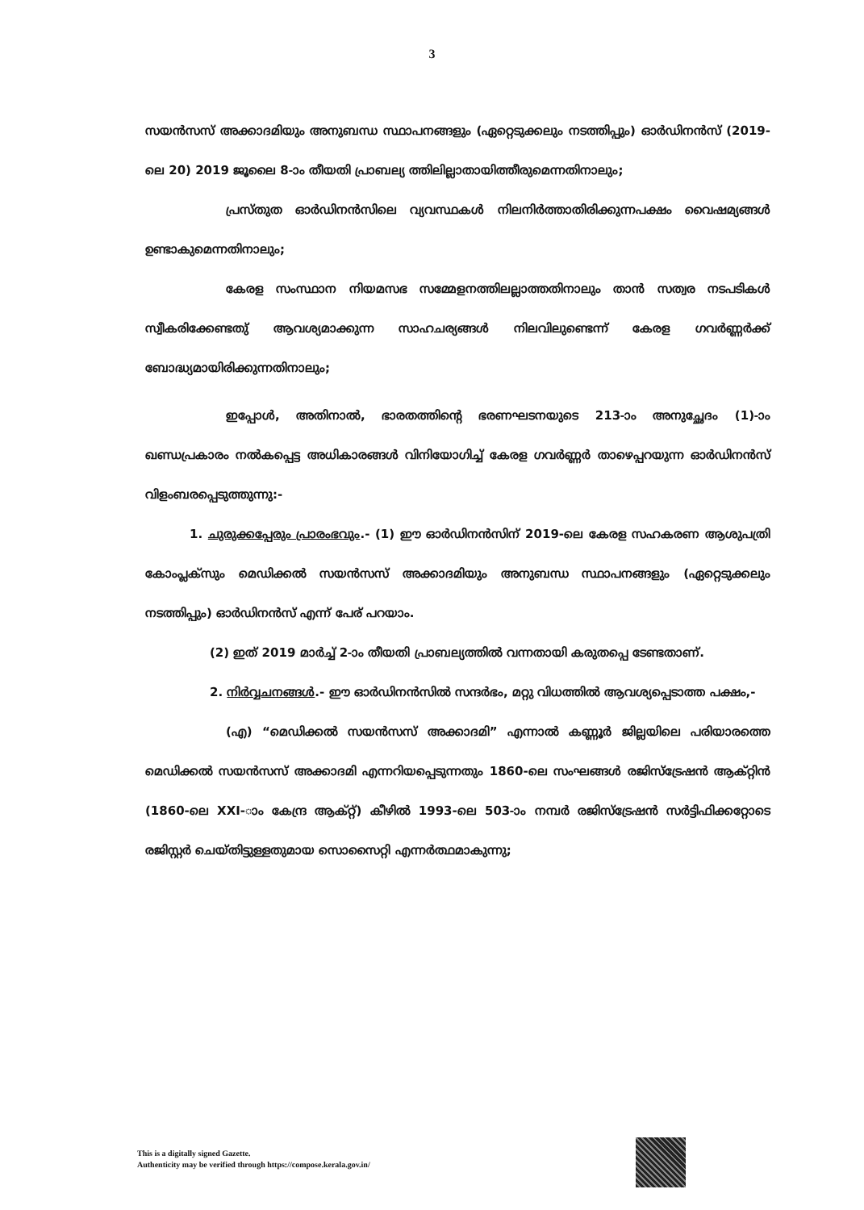3
സയൻസസ് അക്കാദമിയും അനുബന്ധ സ്ഥാപനങ്ങളും (ഏറ്റെടുക്കലും നടത്തിപ്പും) ഓർഡിനൻസ് (2019-ലെ 20) 2019 ജൂലൈ 8-ാം തീയതി പ്രാബല്യ ത്തിലില്ലാതായിത്തീരുമെന്നതിനാലും;
പ്രസ്തുത ഓർഡിനൻസിലെ വ്യവസ്ഥകൾ നിലനിർത്താതിരിക്കുന്നപക്ഷം വൈഷമ്യങ്ങൾ ഉണ്ടാകുമെന്നതിനാലും;
കേരള സംസ്ഥാന നിയമസഭ സമ്മേളനത്തിലല്ലാത്തതിനാലും താൻ സത്വര നടപടികൾ സ്വീകരിക്കേണ്ടതു് ആവശ്യമാക്കുന്ന സാഹചര്യങ്ങൾ നിലവിലുണ്ടെന്ന് കേരള ഗവർണ്ണർക്ക് ബോദ്ധ്യമായിരിക്കുന്നതിനാലും;
ഇപ്പോൾ, അതിനാൽ, ഭാരതത്തിന്റെ ഭരണഘടനയുടെ 213-ാം അനുച്ഛേദം (1)-ാം ഖണ്ഡപ്രകാരം നൽകപ്പെട്ട അധികാരങ്ങൾ വിനിയോഗിച്ച് കേരള ഗവർണ്ണർ താഴെപ്പറയുന്ന ഓർഡിനൻസ് വിളംബരപ്പെടുത്തുന്നു:-
1. ചുരുക്കപ്പേരും പ്രാരംഭവും.- (1) ഈ ഓർഡിനൻസിന് 2019-ലെ കേരള സഹകരണ ആശുപത്രി കോംപ്ലക്സും മെഡിക്കൽ സയൻസസ് അക്കാദമിയും അനുബന്ധ സ്ഥാപനങ്ങളും (ഏറ്റെടുക്കലും നടത്തിപ്പും) ഓർഡിനൻസ് എന്ന് പേര് പറയാം.
(2) ഇത് 2019 മാർച്ച് 2-ാം തീയതി പ്രാബല്യത്തിൽ വന്നതായി കരുതപ്പെ ടേണ്ടതാണ്.
2. നിർവ്വചനങ്ങൾ.- ഈ ഓർഡിനൻസിൽ സന്ദർഭം, മറ്റു വിധത്തിൽ ആവശ്യപ്പെടാത്ത പക്ഷം,-
(എ) “മെഡിക്കൽ സയൻസസ് അക്കാദമി” എന്നാൽ കണ്ണൂർ ജില്ലയിലെ പരിയാരത്തെ മെഡിക്കൽ സയൻസസ് അക്കാദമി എന്നറിയപ്പെടുന്നതും 1860-ലെ സംഘങ്ങൾ രജിസ്ട്രേഷൻ ആക്റ്റിൻ (1860-ലെ XXI-ാം കേന്ദ്ര ആക്റ്റ്) കീഴിൽ 1993-ലെ 503-ാം നമ്പർ രജിസ്ട്രേഷൻ സർട്ടിഫിക്കറ്റോടെ രജിസ്റ്റർ ചെയ്തിട്ടുള്ളതുമായ സൊസൈറ്റി എന്നർത്ഥമാകുന്നു;
This is a digitally signed Gazette.
Authenticity may be verified through https://compose.kerala.gov.in/